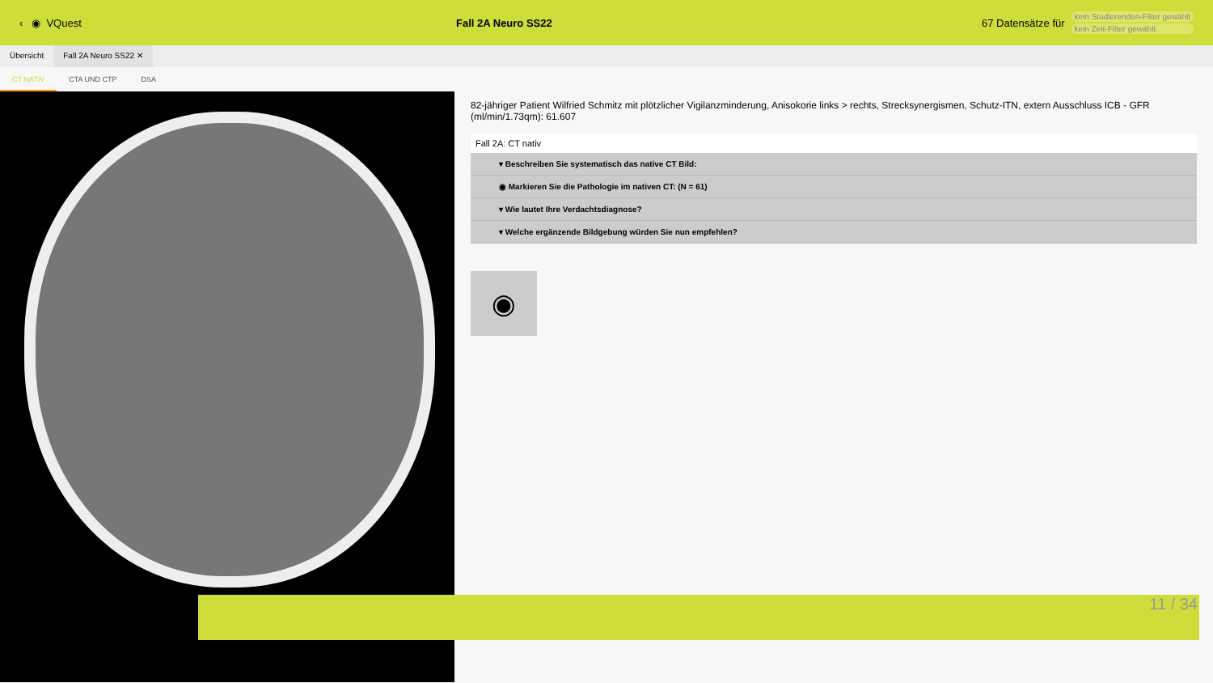‹ ◉ VQuest Fall 2A Neuro SS22
67 Datensätze für
kein Studierenden-Filter gewählt
kein Zeit-Filter gewählt
Übersicht Fall 2A Neuro SS22 ✕
CT NATIV CTA UND CTP DSA
82-jähriger Patient Wilfried Schmitz mit plötzlicher Vigilanzminderung, Anisokorie links > rechts, Strecksynergismen, Schutz-ITN, extern Ausschluss ICB - GFR (ml/min/1.73qm): 61.607
Fall 2A: CT nativ
▾ Beschreiben Sie systematisch das native CT Bild:
◉ Markieren Sie die Pathologie im nativen CT: (N = 61)
▾ Wie lautet Ihre Verdachtsdiagnose?
▾ Welche ergänzende Bildgebung würden Sie nun empfehlen?
◉
11 / 34